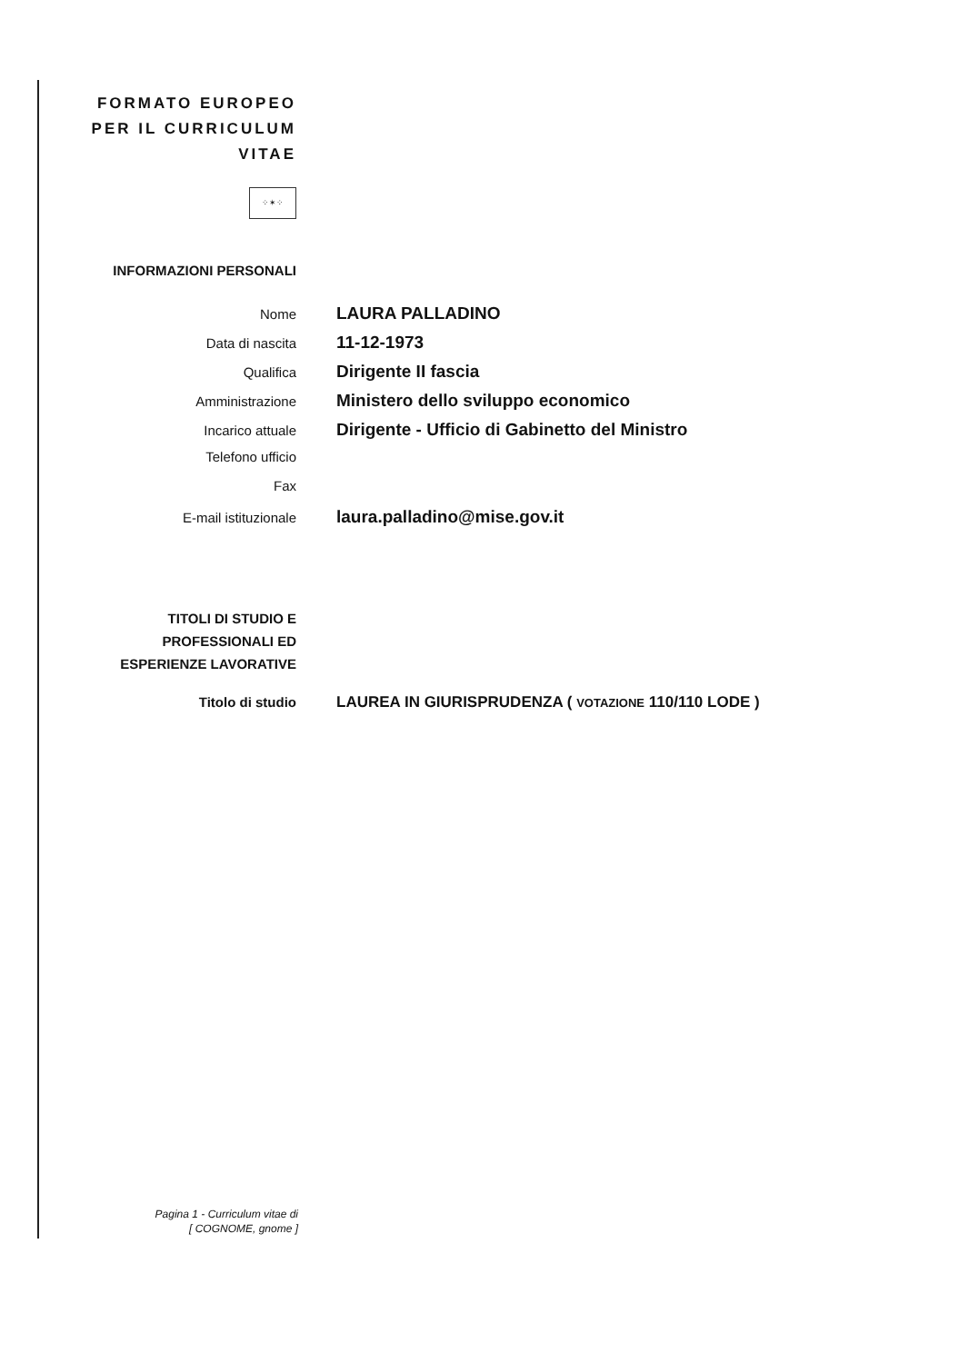FORMATO EUROPEO
PER IL CURRICULUM
VITAE
⁘✶⁘
INFORMAZIONI PERSONALI
Nome
LAURA PALLADINO
Data di nascita
11-12-1973
Qualifica
Dirigente II fascia
Amministrazione
Ministero dello sviluppo economico
Incarico attuale
Dirigente - Ufficio di Gabinetto del Ministro
Telefono ufficio
Fax
E-mail istituzionale
laura.palladino@mise.gov.it
TITOLI DI STUDIO E
PROFESSIONALI ED
ESPERIENZE LAVORATIVE
Titolo di studio LAUREA IN GIURISPRUDENZA ( VOTAZIONE 110/110 LODE )
Pagina 1 - Curriculum vitae di
[ COGNOME, gnome ]